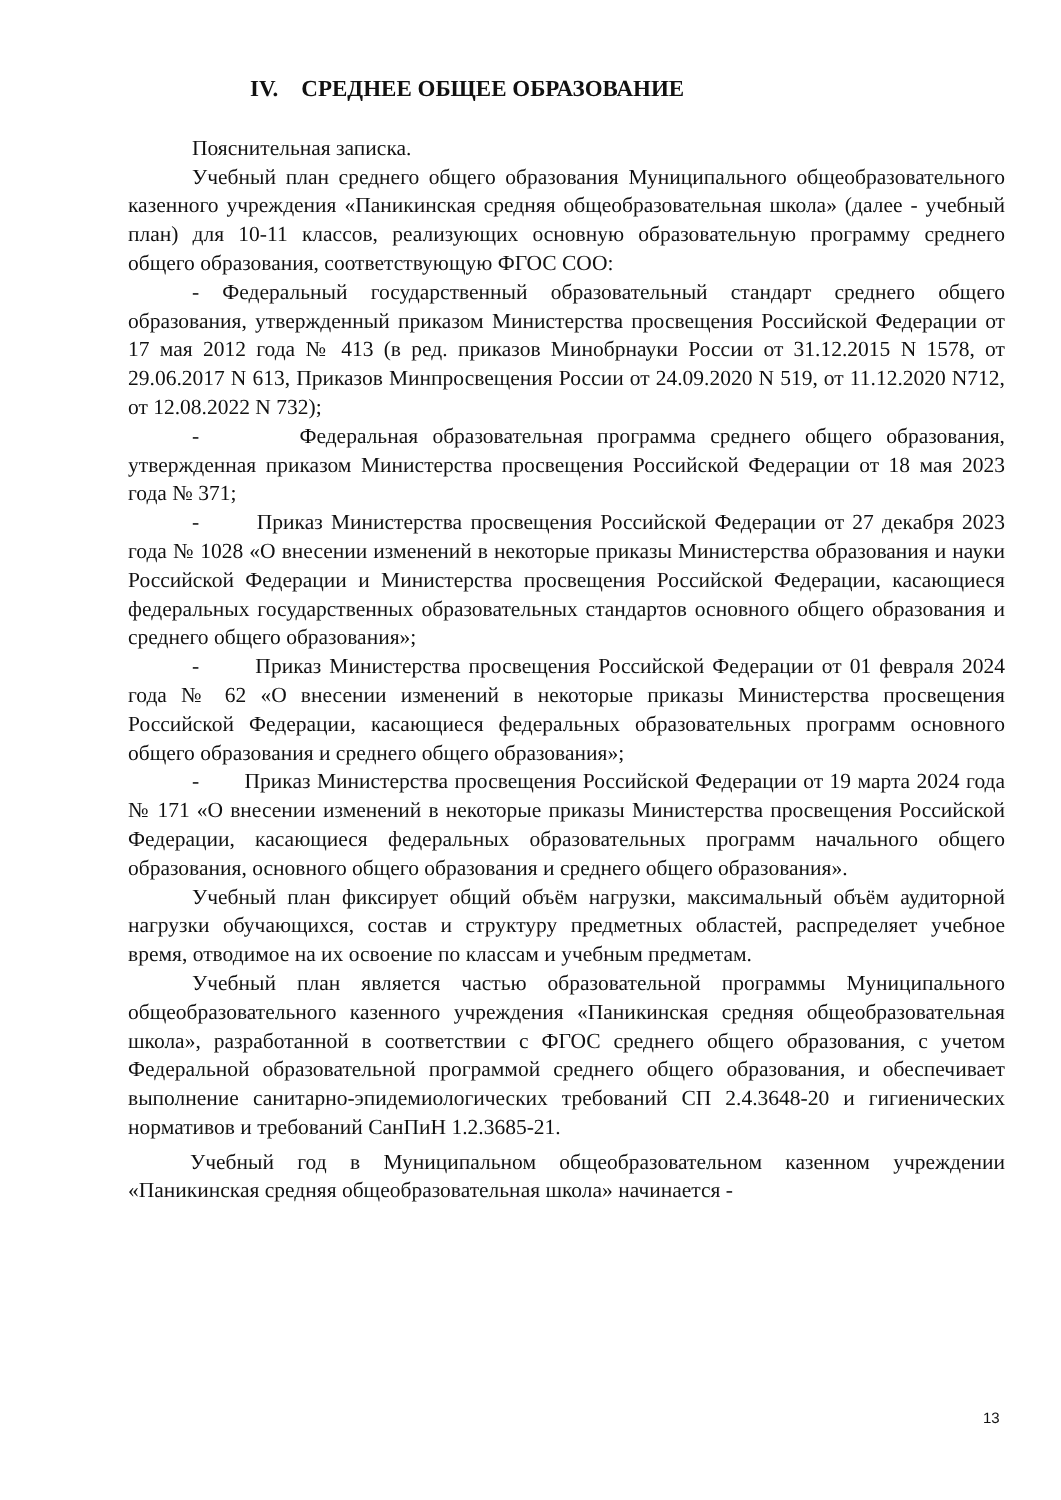IV. СРЕДНЕЕ ОБЩЕЕ ОБРАЗОВАНИЕ
Пояснительная записка.
Учебный план среднего общего образования Муниципального общеобразовательного казенного учреждения «Паникинская средняя общеобразовательная школа» (далее - учебный план) для 10-11 классов, реализующих основную образовательную программу среднего общего образования, соответствующую ФГОС СОО:
- Федеральный государственный образовательный стандарт среднего общего образования, утвержденный приказом Министерства просвещения Российской Федерации от 17 мая 2012 года № 413 (в ред. приказов Минобрнауки России от 31.12.2015 N 1578, от 29.06.2017 N 613, Приказов Минпросвещения России от 24.09.2020 N 519, от 11.12.2020 N712, от 12.08.2022 N 732);
- Федеральная образовательная программа среднего общего образования, утвержденная приказом Министерства просвещения Российской Федерации от 18 мая 2023 года № 371;
- Приказ Министерства просвещения Российской Федерации от 27 декабря 2023 года № 1028 «О внесении изменений в некоторые приказы Министерства образования и науки Российской Федерации и Министерства просвещения Российской Федерации, касающиеся федеральных государственных образовательных стандартов основного общего образования и среднего общего образования»;
- Приказ Министерства просвещения Российской Федерации от 01 февраля 2024 года № 62 «О внесении изменений в некоторые приказы Министерства просвещения Российской Федерации, касающиеся федеральных образовательных программ основного общего образования и среднего общего образования»;
- Приказ Министерства просвещения Российской Федерации от 19 марта 2024 года № 171 «О внесении изменений в некоторые приказы Министерства просвещения Российской Федерации, касающиеся федеральных образовательных программ начального общего образования, основного общего образования и среднего общего образования».
Учебный план фиксирует общий объём нагрузки, максимальный объём аудиторной нагрузки обучающихся, состав и структуру предметных областей, распределяет учебное время, отводимое на их освоение по классам и учебным предметам.
Учебный план является частью образовательной программы Муниципального общеобразовательного казенного учреждения «Паникинская средняя общеобразовательная школа», разработанной в соответствии с ФГОС среднего общего образования, с учетом Федеральной образовательной программой среднего общего образования, и обеспечивает выполнение санитарно-эпидемиологических требований СП 2.4.3648-20 и гигиенических нормативов и требований СанПиН 1.2.3685-21.
Учебный год в Муниципальном общеобразовательном казенном учреждении «Паникинская средняя общеобразовательная школа» начинается -
13